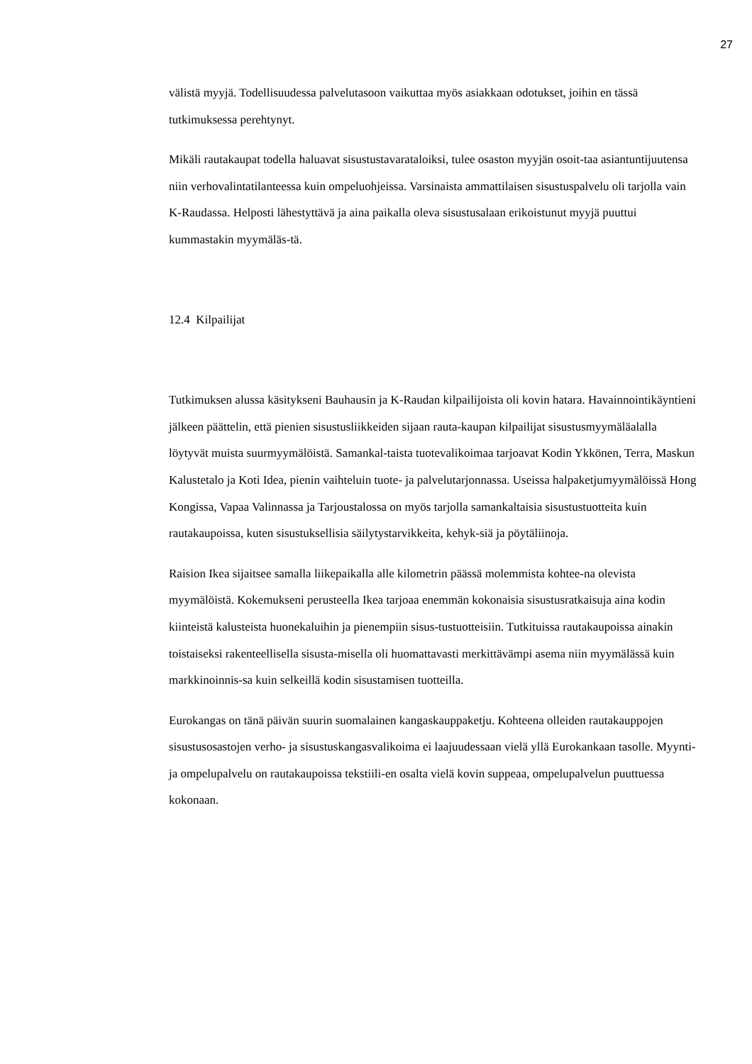27
välistä myyjä. Todellisuudessa palvelutasoon vaikuttaa myös asiakkaan odotukset, joihin en tässä tutkimuksessa perehtynyt.
Mikäli rautakaupat todella haluavat sisustustavarataloiksi, tulee osaston myyjän osoit-taa asiantuntijuutensa niin verhovalintatilanteessa kuin ompeluohjeissa. Varsinaista ammattilaisen sisustuspalvelu oli tarjolla vain K-Raudassa. Helposti lähestyttävä ja aina paikalla oleva sisustusalaan erikoistunut myyjä puuttui kummastakin myymäläs-tä.
12.4 Kilpailijat
Tutkimuksen alussa käsitykseni Bauhausin ja K-Raudan kilpailijoista oli kovin hatara. Havainnointikäyntieni jälkeen päättelin, että pienien sisustusliikkeiden sijaan rauta-kaupan kilpailijat sisustusmyymäläalalla löytyvät muista suurmyymälöistä. Samankal-taista tuotevalikoimaa tarjoavat Kodin Ykkönen, Terra, Maskun Kalustetalo ja Koti Idea, pienin vaihteluin tuote- ja palvelutarjonnassa. Useissa halpaketjumyymälöissä Hong Kongissa, Vapaa Valinnassa ja Tarjoustalossa on myös tarjolla samankaltaisia sisustustuotteita kuin rautakaupoissa, kuten sisustuksellisia säilytystarvikkeita, kehyk-siä ja pöytäliinoja.
Raision Ikea sijaitsee samalla liikepaikalla alle kilometrin päässä molemmista kohtee-na olevista myymälöistä. Kokemukseni perusteella Ikea tarjoaa enemmän kokonaisia sisustusratkaisuja aina kodin kiinteistä kalusteista huonekaluihin ja pienempiin sisus-tustuotteisiin. Tutkituissa rautakaupoissa ainakin toistaiseksi rakenteellisella sisusta-misella oli huomattavasti merkittävämpi asema niin myymälässä kuin markkinoinnis-sa kuin selkeillä kodin sisustamisen tuotteilla.
Eurokangas on tänä päivän suurin suomalainen kangaskauppaketju. Kohteena olleiden rautakauppojen sisustusosastojen verho- ja sisustuskangasvalikoima ei laajuudessaan vielä yllä Eurokankaan tasolle. Myynti- ja ompelupalvelu on rautakaupoissa tekstiili-en osalta vielä kovin suppeaa, ompelupalvelun puuttuessa kokonaan.